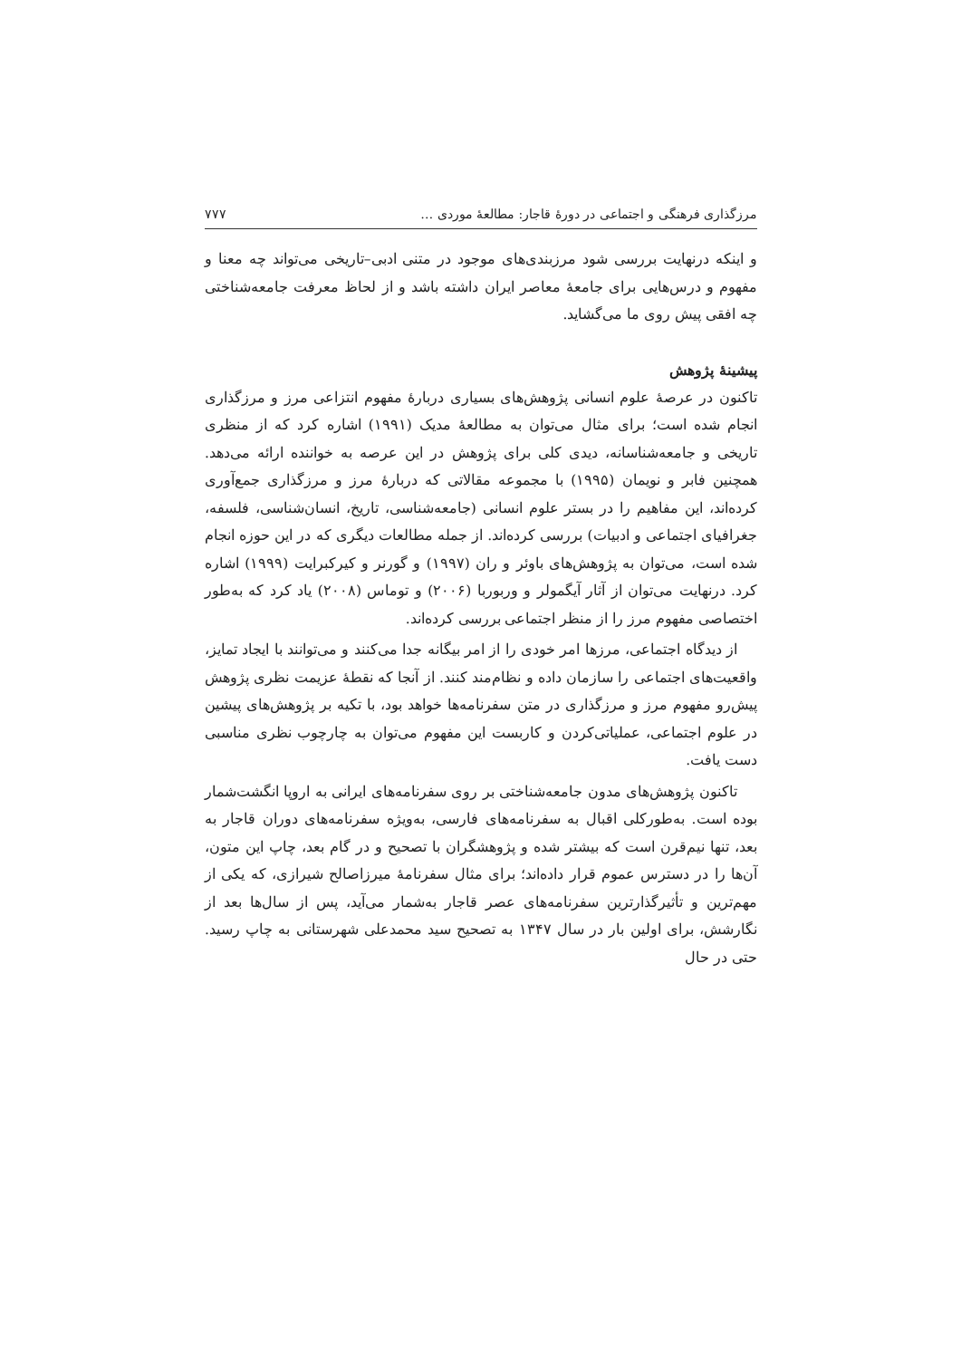مرزگذاری فرهنگی و اجتماعی در دورهٔ قاجار: مطالعهٔ موردی … ٧٧٧
و اینکه درنهایت بررسی شود مرزبندی‌های موجود در متنی ادبی–تاریخی می‌تواند چه معنا و مفهوم و درس‌هایی برای جامعهٔ معاصر ایران داشته باشد و از لحاظ معرفت جامعه‌شناختی چه افقی پیش روی ما می‌گشاید.
پیشینهٔ پژوهش
تاکنون در عرصهٔ علوم انسانی پژوهش‌های بسیاری دربارهٔ مفهوم انتزاعی مرز و مرزگذاری انجام شده است؛ برای مثال می‌توان به مطالعهٔ مدیک (١٩٩١) اشاره کرد که از منظری تاریخی و جامعه‌شناسانه، دیدی کلی برای پژوهش در این عرصه به خواننده ارائه می‌دهد. همچنین فابر و نویمان (١٩٩۵) با مجموعه مقالاتی که دربارهٔ مرز و مرزگذاری جمع‌آوری کرده‌اند، این مفاهیم را در بستر علوم انسانی (جامعه‌شناسی، تاریخ، انسان‌شناسی، فلسفه، جغرافیای اجتماعی و ادبیات) بررسی کرده‌اند. از جمله مطالعات دیگری که در این حوزه انجام شده است، می‌توان به پژوهش‌های باوئر و ران (١٩٩٧) و گورنر و کیرکبرایت (١٩٩٩) اشاره کرد. درنهایت می‌توان از آثار آیگمولر و وربوربا (٢٠٠۶) و توماس (٢٠٠٨) یاد کرد که به‌طور اختصاصی مفهوم مرز را از منظر اجتماعی بررسی کرده‌اند.
از دیدگاه اجتماعی، مرزها امر خودی را از امر بیگانه جدا می‌کنند و می‌توانند با ایجاد تمایز، واقعیت‌های اجتماعی را سازمان داده و نظام‌مند کنند. از آنجا که نقطهٔ عزیمت نظری پژوهش پیش‌رو مفهوم مرز و مرزگذاری در متن سفرنامه‌ها خواهد بود، با تکیه بر پژوهش‌های پیشین در علوم اجتماعی، عملیاتی‌کردن و کاربست این مفهوم می‌توان به چارچوب نظری مناسبی دست یافت.
تاکنون پژوهش‌های مدون جامعه‌شناختی بر روی سفرنامه‌های ایرانی به اروپا انگشت‌شمار بوده است. به‌طورکلی اقبال به سفرنامه‌های فارسی، به‌ویژه سفرنامه‌های دوران قاجار به بعد، تنها نیم‌قرن است که بیشتر شده و پژوهشگران با تصحیح و در گام بعد، چاپ این متون، آن‌ها را در دسترس عموم قرار داده‌اند؛ برای مثال سفرنامهٔ میرزاصالح شیرازی، که یکی از مهم‌ترین و تأثیرگذارترین سفرنامه‌های عصر قاجار به‌شمار می‌آید، پس از سال‌ها بعد از نگارشش، برای اولین بار در سال ١٣۴٧ به تصحیح سید محمدعلی شهرستانی به چاپ رسید. حتی در حال